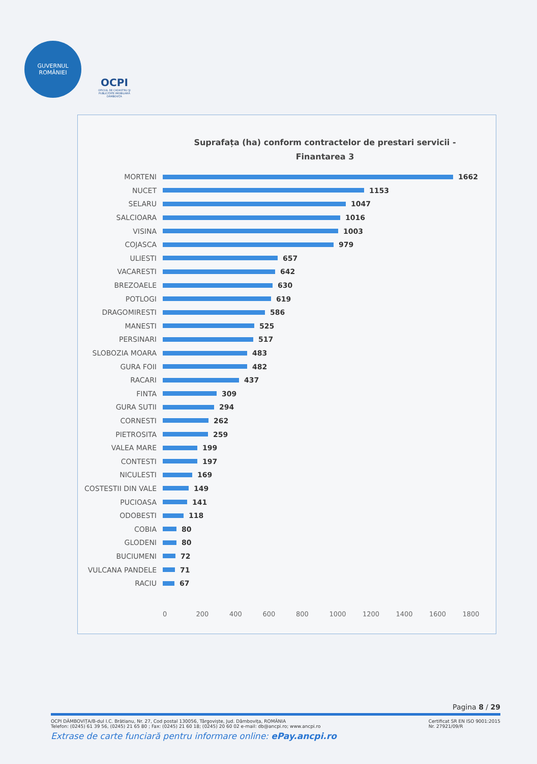GUVERNUL
ROMÂNIEI
OCPI
OFICIUL DE CADASTRU ŞI PUBLICITATE IMOBILIARĂ DÂMBOVIŢA
Suprafața (ha) conform contractelor de prestari servicii -
Finantarea 3
MORTENI 1662
NUCET 1153
SELARU 1047
SALCIOARA 1016
VISINA 1003
COJASCA 979
ULIESTI 657
VACARESTI 642
BREZOAELE 630
POTLOGI 619
DRAGOMIRESTI 586
MANESTI 525
PERSINARI 517
SLOBOZIA MOARA 483
GURA FOII 482
RACARI 437
FINTA 309
GURA SUTII 294
CORNESTI 262
PIETROSITA 259
VALEA MARE 199
CONTESTI 197
NICULESTI 169
COSTESTII DIN VALE 149
PUCIOASA 141
ODOBESTI 118
COBIA 80
GLODENI 80
BUCIUMENI 72
VULCANA PANDELE 71
RACIU 67
0 200 400 600 800 1000 1200 1400 1600 1800
Pagina 8 / 29
OCPI DÂMBOVIȚA/B-dul I.C. Brătianu, Nr. 27, Cod postal 130056, Târgoviște, Jud. Dâmbovița, ROMÂNIA
Telefon: (0245) 61 39 56, (0245) 21 65 80 ; Fax: (0245) 21 60 18; (0245) 20 60 02 e-mail: db@ancpi.ro; www.ancpi.ro
Certificat SR EN ISO 9001:2015
Nr. 27921/09/R
Extrase de carte funciară pentru informare online: ePay.ancpi.ro